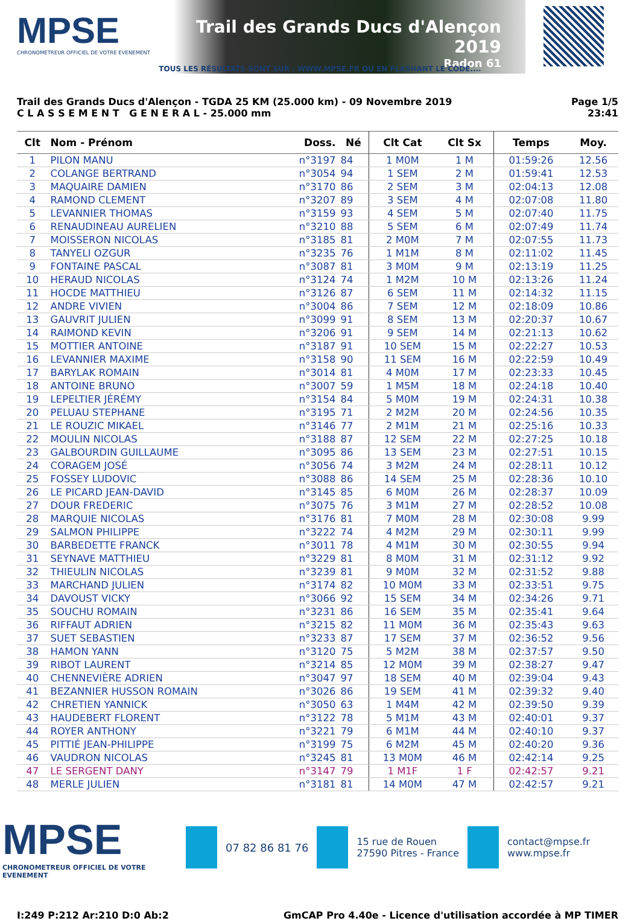MPSE
CHRONOMETREUR OFFICIEL DE VOTRE EVENEMENT
Trail des Grands Ducs d'Alençon 2019
Radon 61
TOUS LES RÉSULTATS SONT SUR : WWW.MPSE.FR OU EN FLASHANT LE CODE....
Trail des Grands Ducs d'Alençon - TGDA 25 KM (25.000 km) - 09 Novembre 2019
C L A S S E M E N T G E N E R A L - 25.000 mm
Page 1/5
23:41
| Clt | Nom - Prénom | Doss. | Né | Clt Cat | Clt Sx | Temps | Moy. |
| --- | --- | --- | --- | --- | --- | --- | --- |
| 1 | PILON MANU | n°3197 | 84 | 1 M0M | 1 M | 01:59:26 | 12.56 |
| 2 | COLANGE BERTRAND | n°3054 | 94 | 1 SEM | 2 M | 01:59:41 | 12.53 |
| 3 | MAQUAIRE DAMIEN | n°3170 | 86 | 2 SEM | 3 M | 02:04:13 | 12.08 |
| 4 | RAMOND CLEMENT | n°3207 | 89 | 3 SEM | 4 M | 02:07:08 | 11.80 |
| 5 | LEVANNIER THOMAS | n°3159 | 93 | 4 SEM | 5 M | 02:07:40 | 11.75 |
| 6 | RENAUDINEAU AURELIEN | n°3210 | 88 | 5 SEM | 6 M | 02:07:49 | 11.74 |
| 7 | MOISSERON NICOLAS | n°3185 | 81 | 2 M0M | 7 M | 02:07:55 | 11.73 |
| 8 | TANYELI OZGUR | n°3235 | 76 | 1 M1M | 8 M | 02:11:02 | 11.45 |
| 9 | FONTAINE PASCAL | n°3087 | 81 | 3 M0M | 9 M | 02:13:19 | 11.25 |
| 10 | HERAUD NICOLAS | n°3124 | 74 | 1 M2M | 10 M | 02:13:26 | 11.24 |
| 11 | HOCDE MATTHIEU | n°3126 | 87 | 6 SEM | 11 M | 02:14:32 | 11.15 |
| 12 | ANDRE VIVIEN | n°3004 | 86 | 7 SEM | 12 M | 02:18:09 | 10.86 |
| 13 | GAUVRIT JULIEN | n°3099 | 91 | 8 SEM | 13 M | 02:20:37 | 10.67 |
| 14 | RAIMOND KEVIN | n°3206 | 91 | 9 SEM | 14 M | 02:21:13 | 10.62 |
| 15 | MOTTIER ANTOINE | n°3187 | 91 | 10 SEM | 15 M | 02:22:27 | 10.53 |
| 16 | LEVANNIER MAXIME | n°3158 | 90 | 11 SEM | 16 M | 02:22:59 | 10.49 |
| 17 | BARYLAK ROMAIN | n°3014 | 81 | 4 M0M | 17 M | 02:23:33 | 10.45 |
| 18 | ANTOINE BRUNO | n°3007 | 59 | 1 M5M | 18 M | 02:24:18 | 10.40 |
| 19 | LEPELTIER JÉRÉMY | n°3154 | 84 | 5 M0M | 19 M | 02:24:31 | 10.38 |
| 20 | PELUAU STEPHANE | n°3195 | 71 | 2 M2M | 20 M | 02:24:56 | 10.35 |
| 21 | LE ROUZIC MIKAEL | n°3146 | 77 | 2 M1M | 21 M | 02:25:16 | 10.33 |
| 22 | MOULIN NICOLAS | n°3188 | 87 | 12 SEM | 22 M | 02:27:25 | 10.18 |
| 23 | GALBOURDIN GUILLAUME | n°3095 | 86 | 13 SEM | 23 M | 02:27:51 | 10.15 |
| 24 | CORAGEM JOSÉ | n°3056 | 74 | 3 M2M | 24 M | 02:28:11 | 10.12 |
| 25 | FOSSEY LUDOVIC | n°3088 | 86 | 14 SEM | 25 M | 02:28:36 | 10.10 |
| 26 | LE PICARD JEAN-DAVID | n°3145 | 85 | 6 M0M | 26 M | 02:28:37 | 10.09 |
| 27 | DOUR FREDERIC | n°3075 | 76 | 3 M1M | 27 M | 02:28:52 | 10.08 |
| 28 | MARQUIE NICOLAS | n°3176 | 81 | 7 M0M | 28 M | 02:30:08 | 9.99 |
| 29 | SALMON PHILIPPE | n°3222 | 74 | 4 M2M | 29 M | 02:30:11 | 9.99 |
| 30 | BARBEDETTE FRANCK | n°3011 | 78 | 4 M1M | 30 M | 02:30:55 | 9.94 |
| 31 | SEYNAVE MATTHIEU | n°3229 | 81 | 8 M0M | 31 M | 02:31:12 | 9.92 |
| 32 | THIEULIN NICOLAS | n°3239 | 81 | 9 M0M | 32 M | 02:31:52 | 9.88 |
| 33 | MARCHAND JULIEN | n°3174 | 82 | 10 M0M | 33 M | 02:33:51 | 9.75 |
| 34 | DAVOUST VICKY | n°3066 | 92 | 15 SEM | 34 M | 02:34:26 | 9.71 |
| 35 | SOUCHU ROMAIN | n°3231 | 86 | 16 SEM | 35 M | 02:35:41 | 9.64 |
| 36 | RIFFAUT ADRIEN | n°3215 | 82 | 11 M0M | 36 M | 02:35:43 | 9.63 |
| 37 | SUET SEBASTIEN | n°3233 | 87 | 17 SEM | 37 M | 02:36:52 | 9.56 |
| 38 | HAMON YANN | n°3120 | 75 | 5 M2M | 38 M | 02:37:57 | 9.50 |
| 39 | RIBOT LAURENT | n°3214 | 85 | 12 M0M | 39 M | 02:38:27 | 9.47 |
| 40 | CHENNEVIÈRE ADRIEN | n°3047 | 97 | 18 SEM | 40 M | 02:39:04 | 9.43 |
| 41 | BEZANNIER HUSSON ROMAIN | n°3026 | 86 | 19 SEM | 41 M | 02:39:32 | 9.40 |
| 42 | CHRETIEN YANNICK | n°3050 | 63 | 1 M4M | 42 M | 02:39:50 | 9.39 |
| 43 | HAUDEBERT FLORENT | n°3122 | 78 | 5 M1M | 43 M | 02:40:01 | 9.37 |
| 44 | ROYER ANTHONY | n°3221 | 79 | 6 M1M | 44 M | 02:40:10 | 9.37 |
| 45 | PITTIÉ JEAN-PHILIPPE | n°3199 | 75 | 6 M2M | 45 M | 02:40:20 | 9.36 |
| 46 | VAUDRON NICOLAS | n°3245 | 81 | 13 M0M | 46 M | 02:42:14 | 9.25 |
| 47 | LE SERGENT DANY | n°3147 | 79 | 1 M1F | 1 F | 02:42:57 | 9.21 |
| 48 | MERLE JULIEN | n°3181 | 81 | 14 M0M | 47 M | 02:42:57 | 9.21 |
MPSE
CHRONOMETREUR OFFICIEL DE VOTRE EVENEMENT
07 82 86 81 76
15 rue de Rouen
27590 Pitres - France
contact@mpse.fr
www.mpse.fr
I:249 P:212 Ar:210 D:0 Ab:2 GmCAP Pro 4.40e - Licence d'utilisation accordée à MP TIMER